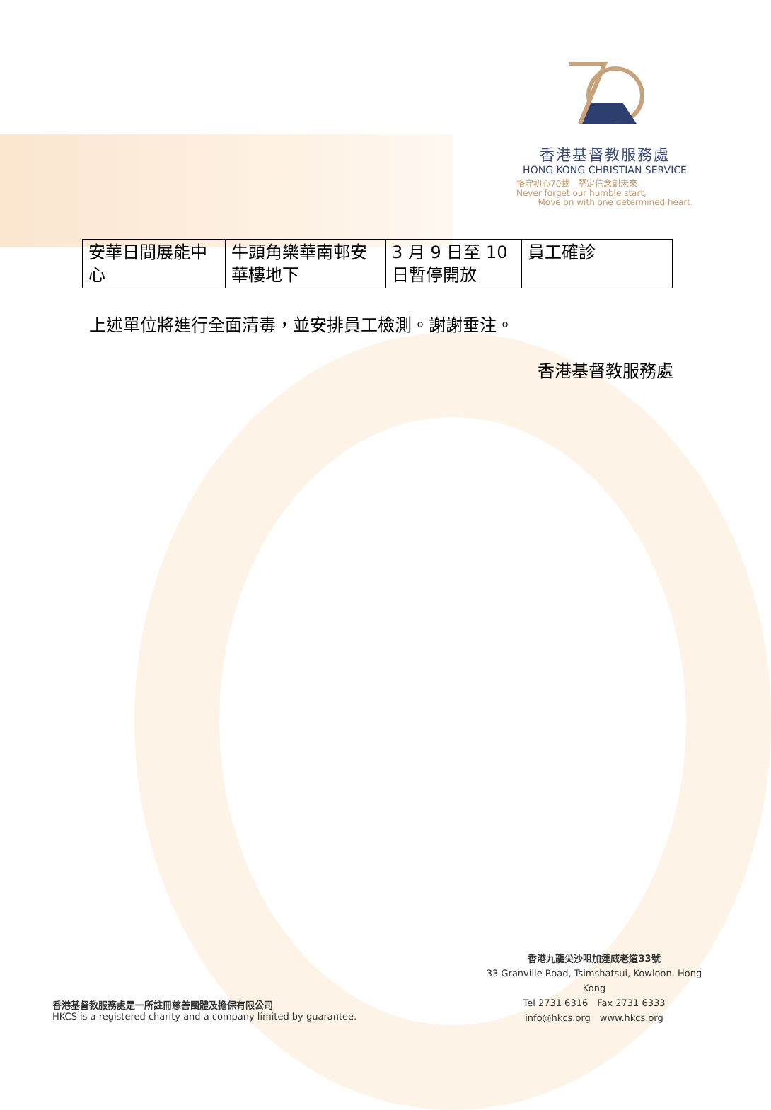香港基督教服務處
HONG KONG CHRISTIAN SERVICE
恪守初心70載　堅定信念創未來
Never forget our humble start,
Move on with one determined heart.
| 安華日間展能中心 | 牛頭角樂華南邨安華樓地下 | 3 月 9 日至 10 日暫停開放 | 員工確診 |
上述單位將進行全面清毒，並安排員工檢測。謝謝垂注。
香港基督教服務處
香港基督教服務處是一所註冊慈善團體及擔保有限公司
HKCS is a registered charity and a company limited by guarantee.
香港九龍尖沙咀加連威老道33號
33 Granville Road, Tsimshatsui, Kowloon, Hong Kong
Tel 2731 6316　Fax 2731 6333
info@hkcs.org　www.hkcs.org